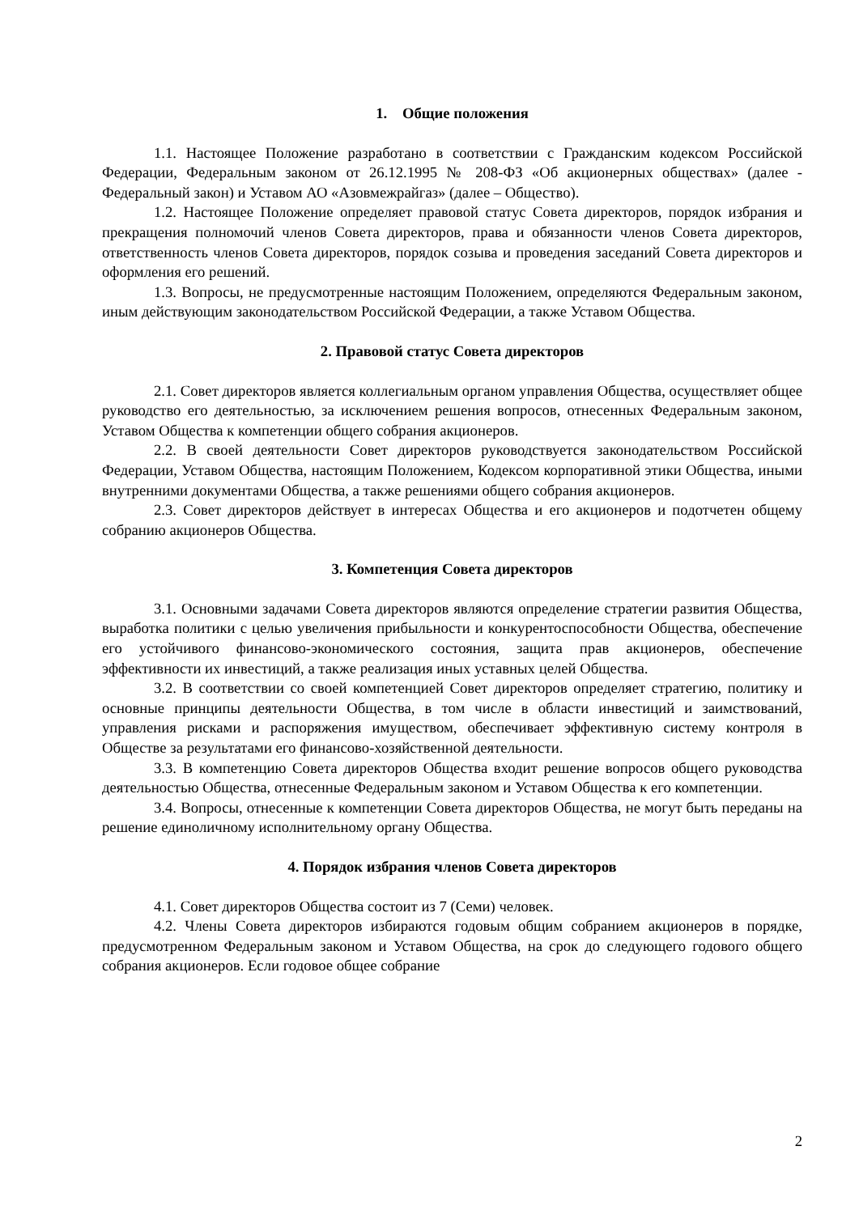1. Общие положения
1.1. Настоящее Положение разработано в соответствии с Гражданским кодексом Российской Федерации, Федеральным законом от 26.12.1995 № 208-ФЗ «Об акционерных обществах» (далее - Федеральный закон) и Уставом АО «Азовмежрайгаз» (далее – Общество).
1.2. Настоящее Положение определяет правовой статус Совета директоров, порядок избрания и прекращения полномочий членов Совета директоров, права и обязанности членов Совета директоров, ответственность членов Совета директоров, порядок созыва и проведения заседаний Совета директоров и оформления его решений.
1.3. Вопросы, не предусмотренные настоящим Положением, определяются Федеральным законом, иным действующим законодательством Российской Федерации, а также Уставом Общества.
2. Правовой статус Совета директоров
2.1. Совет директоров является коллегиальным органом управления Общества, осуществляет общее руководство его деятельностью, за исключением решения вопросов, отнесенных Федеральным законом, Уставом Общества к компетенции общего собрания акционеров.
2.2. В своей деятельности Совет директоров руководствуется законодательством Российской Федерации, Уставом Общества, настоящим Положением, Кодексом корпоративной этики Общества, иными внутренними документами Общества, а также решениями общего собрания акционеров.
2.3. Совет директоров действует в интересах Общества и его акционеров и подотчетен общему собранию акционеров Общества.
3. Компетенция Совета директоров
3.1. Основными задачами Совета директоров являются определение стратегии развития Общества, выработка политики с целью увеличения прибыльности и конкурентоспособности Общества, обеспечение его устойчивого финансово-экономического состояния, защита прав акционеров, обеспечение эффективности их инвестиций, а также реализация иных уставных целей Общества.
3.2. В соответствии со своей компетенцией Совет директоров определяет стратегию, политику и основные принципы деятельности Общества, в том числе в области инвестиций и заимствований, управления рисками и распоряжения имуществом, обеспечивает эффективную систему контроля в Обществе за результатами его финансово-хозяйственной деятельности.
3.3. В компетенцию Совета директоров Общества входит решение вопросов общего руководства деятельностью Общества, отнесенные Федеральным законом и Уставом Общества к его компетенции.
3.4. Вопросы, отнесенные к компетенции Совета директоров Общества, не могут быть переданы на решение единоличному исполнительному органу Общества.
4. Порядок избрания членов Совета директоров
4.1. Совет директоров Общества состоит из 7 (Семи) человек.
4.2. Члены Совета директоров избираются годовым общим собранием акционеров в порядке, предусмотренном Федеральным законом и Уставом Общества, на срок до следующего годового общего собрания акционеров. Если годовое общее собрание
2